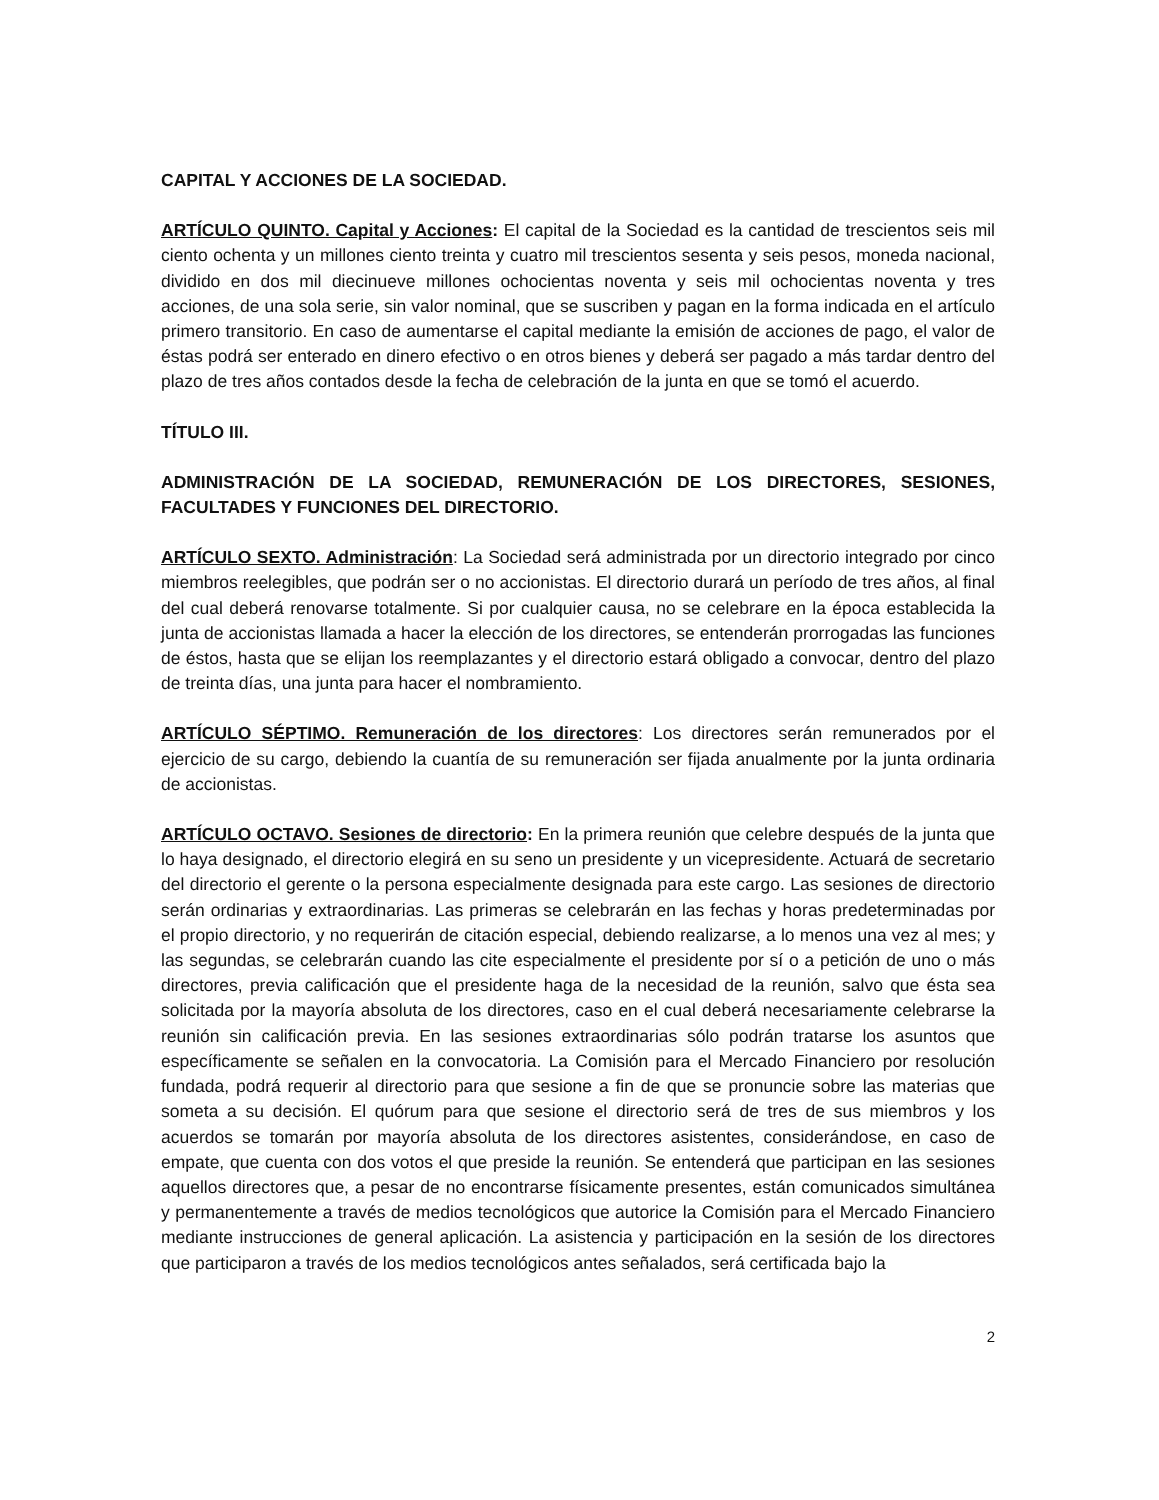CAPITAL Y ACCIONES DE LA SOCIEDAD.
ARTÍCULO QUINTO. Capital y Acciones: El capital de la Sociedad es la cantidad de trescientos seis mil ciento ochenta y un millones ciento treinta y cuatro mil trescientos sesenta y seis pesos, moneda nacional, dividido en dos mil diecinueve millones ochocientas noventa y seis mil ochocientas noventa y tres acciones, de una sola serie, sin valor nominal, que se suscriben y pagan en la forma indicada en el artículo primero transitorio. En caso de aumentarse el capital mediante la emisión de acciones de pago, el valor de éstas podrá ser enterado en dinero efectivo o en otros bienes y deberá ser pagado a más tardar dentro del plazo de tres años contados desde la fecha de celebración de la junta en que se tomó el acuerdo.
TÍTULO III.
ADMINISTRACIÓN DE LA SOCIEDAD, REMUNERACIÓN DE LOS DIRECTORES, SESIONES, FACULTADES Y FUNCIONES DEL DIRECTORIO.
ARTÍCULO SEXTO. Administración: La Sociedad será administrada por un directorio integrado por cinco miembros reelegibles, que podrán ser o no accionistas. El directorio durará un período de tres años, al final del cual deberá renovarse totalmente. Si por cualquier causa, no se celebrare en la época establecida la junta de accionistas llamada a hacer la elección de los directores, se entenderán prorrogadas las funciones de éstos, hasta que se elijan los reemplazantes y el directorio estará obligado a convocar, dentro del plazo de treinta días, una junta para hacer el nombramiento.
ARTÍCULO SÉPTIMO. Remuneración de los directores: Los directores serán remunerados por el ejercicio de su cargo, debiendo la cuantía de su remuneración ser fijada anualmente por la junta ordinaria de accionistas.
ARTÍCULO OCTAVO. Sesiones de directorio: En la primera reunión que celebre después de la junta que lo haya designado, el directorio elegirá en su seno un presidente y un vicepresidente. Actuará de secretario del directorio el gerente o la persona especialmente designada para este cargo. Las sesiones de directorio serán ordinarias y extraordinarias. Las primeras se celebrarán en las fechas y horas predeterminadas por el propio directorio, y no requerirán de citación especial, debiendo realizarse, a lo menos una vez al mes; y las segundas, se celebrarán cuando las cite especialmente el presidente por sí o a petición de uno o más directores, previa calificación que el presidente haga de la necesidad de la reunión, salvo que ésta sea solicitada por la mayoría absoluta de los directores, caso en el cual deberá necesariamente celebrarse la reunión sin calificación previa. En las sesiones extraordinarias sólo podrán tratarse los asuntos que específicamente se señalen en la convocatoria. La Comisión para el Mercado Financiero por resolución fundada, podrá requerir al directorio para que sesione a fin de que se pronuncie sobre las materias que someta a su decisión. El quórum para que sesione el directorio será de tres de sus miembros y los acuerdos se tomarán por mayoría absoluta de los directores asistentes, considerándose, en caso de empate, que cuenta con dos votos el que preside la reunión. Se entenderá que participan en las sesiones aquellos directores que, a pesar de no encontrarse físicamente presentes, están comunicados simultánea y permanentemente a través de medios tecnológicos que autorice la Comisión para el Mercado Financiero mediante instrucciones de general aplicación. La asistencia y participación en la sesión de los directores que participaron a través de los medios tecnológicos antes señalados, será certificada bajo la
2